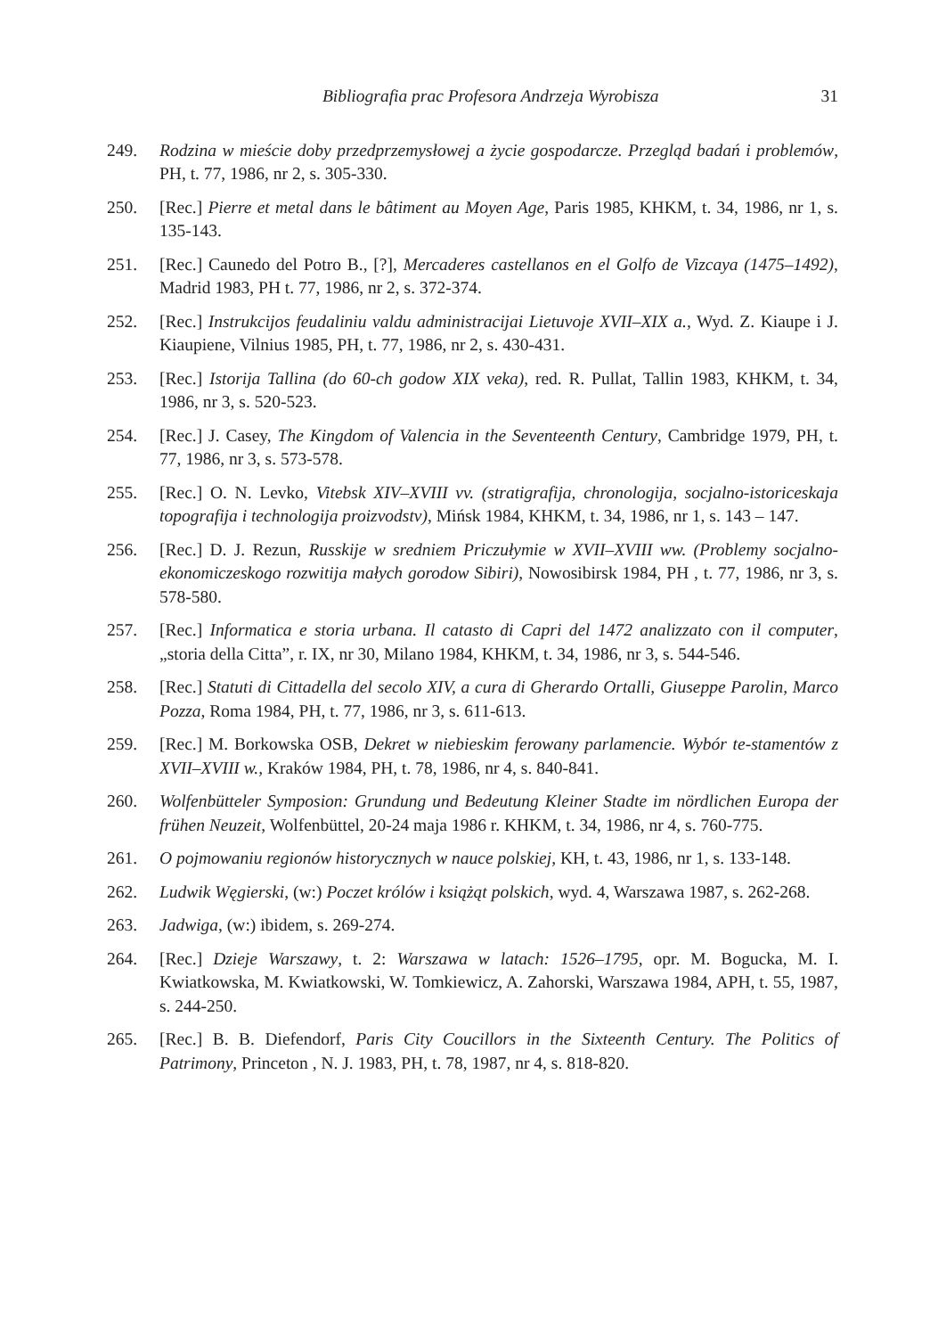Bibliografia prac Profesora Andrzeja Wyrobisza 31
249. Rodzina w mieście doby przedprzemysłowej a życie gospodarcze. Przegląd badań i problemów, PH, t. 77, 1986, nr 2, s. 305-330.
250. [Rec.] Pierre et metal dans le bâtiment au Moyen Age, Paris 1985, KHKM, t. 34, 1986, nr 1, s. 135-143.
251. [Rec.] Caunedo del Potro B., [?], Mercaderes castellanos en el Golfo de Vizcaya (1475–1492), Madrid 1983, PH t. 77, 1986, nr 2, s. 372-374.
252. [Rec.] Instrukcijos feudaliniu valdu administracijai Lietuvoje XVII–XIX a., Wyd. Z. Kiaupe i J. Kiaupiene, Vilnius 1985, PH, t. 77, 1986, nr 2, s. 430-431.
253. [Rec.] Istorija Tallina (do 60-ch godow XIX veka), red. R. Pullat, Tallin 1983, KHKM, t. 34, 1986, nr 3, s. 520-523.
254. [Rec.] J. Casey, The Kingdom of Valencia in the Seventeenth Century, Cambridge 1979, PH, t. 77, 1986, nr 3, s. 573-578.
255. [Rec.] O. N. Levko, Vitebsk XIV–XVIII vv. (stratigrafija, chronologija, socjalno-istoriceskaja topografija i technologija proizvodstv), Mińsk 1984, KHKM, t. 34, 1986, nr 1, s. 143 – 147.
256. [Rec.] D. J. Rezun, Russkije w sredniem Priczułymie w XVII–XVIII ww. (Problemy socjalno-ekonomiczeskogo rozwitija małych gorodow Sibiri), Nowosibirsk 1984, PH , t. 77, 1986, nr 3, s. 578-580.
257. [Rec.] Informatica e storia urbana. Il catasto di Capri del 1472 analizzato con il computer, „storia della Citta”, r. IX, nr 30, Milano 1984, KHKM, t. 34, 1986, nr 3, s. 544-546.
258. [Rec.] Statuti di Cittadella del secolo XIV, a cura di Gherardo Ortalli, Giuseppe Parolin, Marco Pozza, Roma 1984, PH, t. 77, 1986, nr 3, s. 611-613.
259. [Rec.] M. Borkowska OSB, Dekret w niebieskim ferowany parlamencie. Wybór te-stamentów z XVII–XVIII w., Kraków 1984, PH, t. 78, 1986, nr 4, s. 840-841.
260. Wolfenbütteler Symposion: Grundung und Bedeutung Kleiner Stadte im nördlichen Europa der frühen Neuzeit, Wolfenbüttel, 20-24 maja 1986 r. KHKM, t. 34, 1986, nr 4, s. 760-775.
261. O pojmowaniu regionów historycznych w nauce polskiej, KH, t. 43, 1986, nr 1, s. 133-148.
262. Ludwik Węgierski, (w:) Poczet królów i książąt polskich, wyd. 4, Warszawa 1987, s. 262-268.
263. Jadwiga, (w:) ibidem, s. 269-274.
264. [Rec.] Dzieje Warszawy, t. 2: Warszawa w latach: 1526–1795, opr. M. Bogucka, M. I. Kwiatkowska, M. Kwiatkowski, W. Tomkiewicz, A. Zahorski, Warszawa 1984, APH, t. 55, 1987, s. 244-250.
265. [Rec.] B. B. Diefendorf, Paris City Coucillors in the Sixteenth Century. The Politics of Patrimony, Princeton , N. J. 1983, PH, t. 78, 1987, nr 4, s. 818-820.